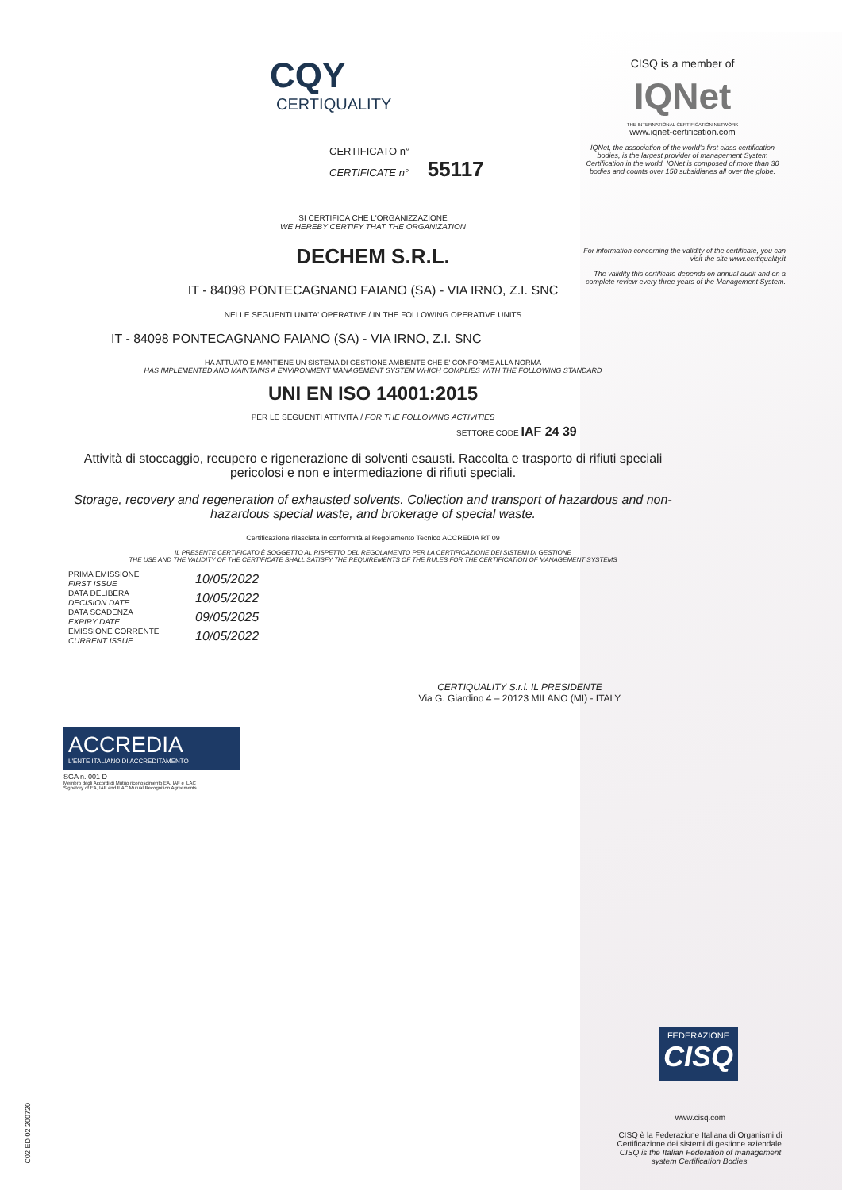CISQ is a member of
IQNet
THE INTERNATIONAL CERTIFICATION NETWORK
www.iqnet-certification.com
IQNet, the association of the world's first class certification bodies, is the largest provider of management System Certification in the world. IQNet is composed of more than 30 bodies and counts over 150 subsidiaries all over the globe.
For information concerning the validity of the certificate, you can visit the site www.certiquality.it
The validity this certificate depends on annual audit and on a complete review every three years of the Management System.
CQY
CERTIQUALITY
CERTIFICATO n°
CERTIFICATE n° 55117
SI CERTIFICA CHE L'ORGANIZZAZIONE
WE HEREBY CERTIFY THAT THE ORGANIZATION
DECHEM S.R.L.
IT - 84098 PONTECAGNANO FAIANO (SA) - VIA IRNO, Z.I. SNC
NELLE SEGUENTI UNITA' OPERATIVE / IN THE FOLLOWING OPERATIVE UNITS
IT - 84098 PONTECAGNANO FAIANO (SA) - VIA IRNO, Z.I. SNC
HA ATTUATO E MANTIENE UN SISTEMA DI GESTIONE AMBIENTE CHE E' CONFORME ALLA NORMA
HAS IMPLEMENTED AND MAINTAINS A ENVIRONMENT MANAGEMENT SYSTEM WHICH COMPLIES WITH THE FOLLOWING STANDARD
UNI EN ISO 14001:2015
PER LE SEGUENTI ATTIVITÀ / FOR THE FOLLOWING ACTIVITIES
SETTORE CODE IAF 24 39
Attività di stoccaggio, recupero e rigenerazione di solventi esausti. Raccolta e trasporto di rifiuti speciali pericolosi e non e intermediazione di rifiuti speciali.
Storage, recovery and regeneration of exhausted solvents. Collection and transport of hazardous and non-hazardous special waste, and brokerage of special waste.
Certificazione rilasciata in conformità al Regolamento Tecnico ACCREDIA RT 09
IL PRESENTE CERTIFICATO È SOGGETTO AL RISPETTO DEL REGOLAMENTO PER LA CERTIFICAZIONE DEI SISTEMI DI GESTIONE
THE USE AND THE VALIDITY OF THE CERTIFICATE SHALL SATISFY THE REQUIREMENTS OF THE RULES FOR THE CERTIFICATION OF MANAGEMENT SYSTEMS
PRIMA EMISSIONE
FIRST ISSUE
DATA DELIBERA
DECISION DATE
DATA SCADENZA
EXPIRY DATE
EMISSIONE CORRENTE
CURRENT ISSUE
10/05/2022
10/05/2022
09/05/2025
10/05/2022
CERTIQUALITY S.r.l. IL PRESIDENTE
Via G. Giardino 4 – 20123 MILANO (MI) - ITALY
ACCREDIA
L'ENTE ITALIANO DI ACCREDITAMENTO
SGA n. 001 D
Membro degli Accordi di Mutuo riconoscimento EA, IAF e ILAC
Signatory of EA, IAF and ILAC Mutual Recognition Agreements
FEDERAZIONE
CISQ
www.cisq.com
CISQ è la Federazione Italiana di Organismi di Certificazione dei sistemi di gestione aziendale.
CISQ is the Italian Federation of management system Certification Bodies.
C02 ED 02 200720